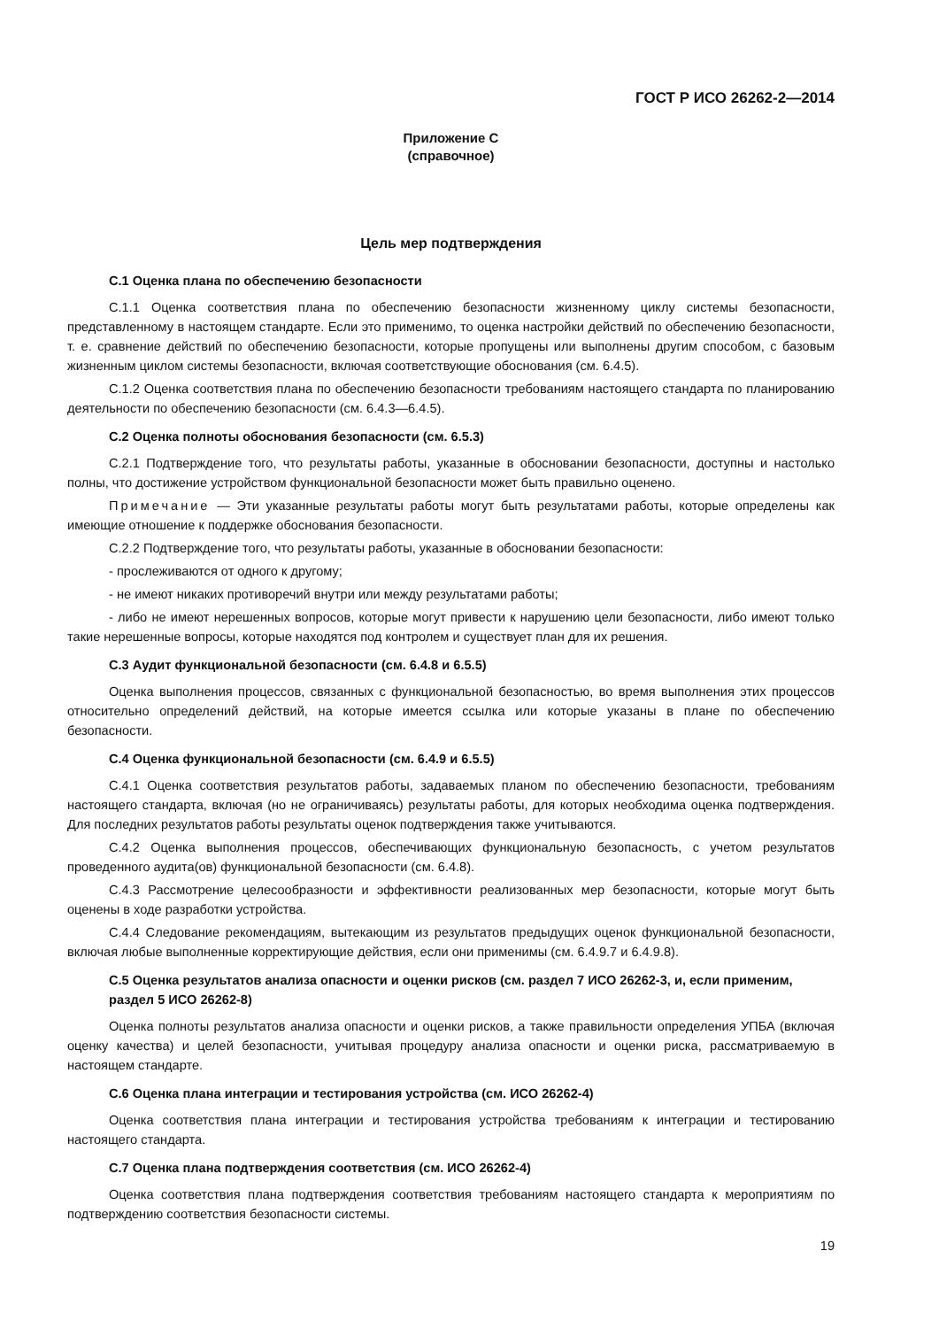ГОСТ Р ИСО 26262-2—2014
Приложение С
(справочное)
Цель мер подтверждения
С.1 Оценка плана по обеспечению безопасности
С.1.1 Оценка соответствия плана по обеспечению безопасности жизненному циклу системы безопасности, представленному в настоящем стандарте. Если это применимо, то оценка настройки действий по обеспечению безопасности, т. е. сравнение действий по обеспечению безопасности, которые пропущены или выполнены другим способом, с базовым жизненным циклом системы безопасности, включая соответствующие обоснования (см. 6.4.5).
С.1.2 Оценка соответствия плана по обеспечению безопасности требованиям настоящего стандарта по планированию деятельности по обеспечению безопасности (см. 6.4.3—6.4.5).
С.2 Оценка полноты обоснования безопасности (см. 6.5.3)
С.2.1 Подтверждение того, что результаты работы, указанные в обосновании безопасности, доступны и настолько полны, что достижение устройством функциональной безопасности может быть правильно оценено.
Примечание — Эти указанные результаты работы могут быть результатами работы, которые определены как имеющие отношение к поддержке обоснования безопасности.
С.2.2 Подтверждение того, что результаты работы, указанные в обосновании безопасности:
- прослеживаются от одного к другому;
- не имеют никаких противоречий внутри или между результатами работы;
- либо не имеют нерешенных вопросов, которые могут привести к нарушению цели безопасности, либо имеют только такие нерешенные вопросы, которые находятся под контролем и существует план для их решения.
С.3 Аудит функциональной безопасности (см. 6.4.8 и 6.5.5)
Оценка выполнения процессов, связанных с функциональной безопасностью, во время выполнения этих процессов относительно определений действий, на которые имеется ссылка или которые указаны в плане по обеспечению безопасности.
С.4 Оценка функциональной безопасности (см. 6.4.9 и 6.5.5)
С.4.1 Оценка соответствия результатов работы, задаваемых планом по обеспечению безопасности, требованиям настоящего стандарта, включая (но не ограничиваясь) результаты работы, для которых необходима оценка подтверждения. Для последних результатов работы результаты оценок подтверждения также учитываются.
С.4.2 Оценка выполнения процессов, обеспечивающих функциональную безопасность, с учетом результатов проведенного аудита(ов) функциональной безопасности (см. 6.4.8).
С.4.3 Рассмотрение целесообразности и эффективности реализованных мер безопасности, которые могут быть оценены в ходе разработки устройства.
С.4.4 Следование рекомендациям, вытекающим из результатов предыдущих оценок функциональной безопасности, включая любые выполненные корректирующие действия, если они применимы (см. 6.4.9.7 и 6.4.9.8).
С.5 Оценка результатов анализа опасности и оценки рисков (см. раздел 7 ИСО 26262-3, и, если применим, раздел 5 ИСО 26262-8)
Оценка полноты результатов анализа опасности и оценки рисков, а также правильности определения УПБА (включая оценку качества) и целей безопасности, учитывая процедуру анализа опасности и оценки риска, рассматриваемую в настоящем стандарте.
С.6 Оценка плана интеграции и тестирования устройства (см. ИСО 26262-4)
Оценка соответствия плана интеграции и тестирования устройства требованиям к интеграции и тестированию настоящего стандарта.
С.7 Оценка плана подтверждения соответствия (см. ИСО 26262-4)
Оценка соответствия плана подтверждения соответствия требованиям настоящего стандарта к мероприятиям по подтверждению соответствия безопасности системы.
19